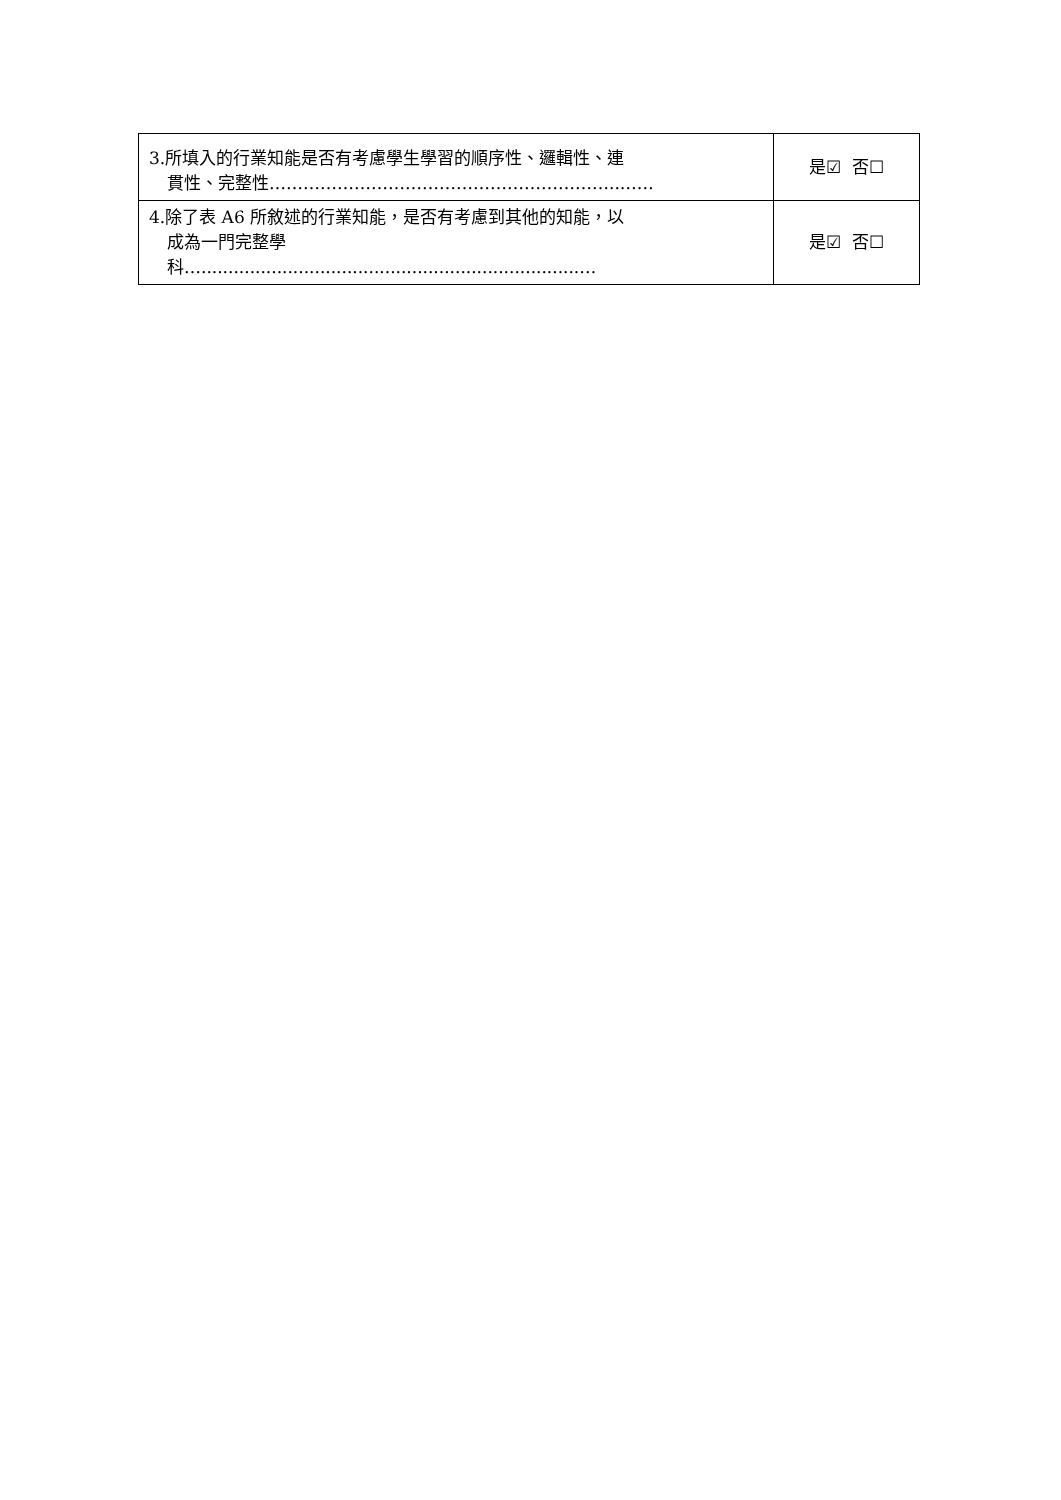| 3.所填入的行業知能是否有考慮學生學習的順序性、邏輯性、連 貫性、完整性……………………………………………………..…… | 是☑ 否☐ |
| 4.除了表 A6 所敘述的行業知能，是否有考慮到其他的知能，以 成為一門完整學 科…......................................................................… | 是☑ 否☐ |